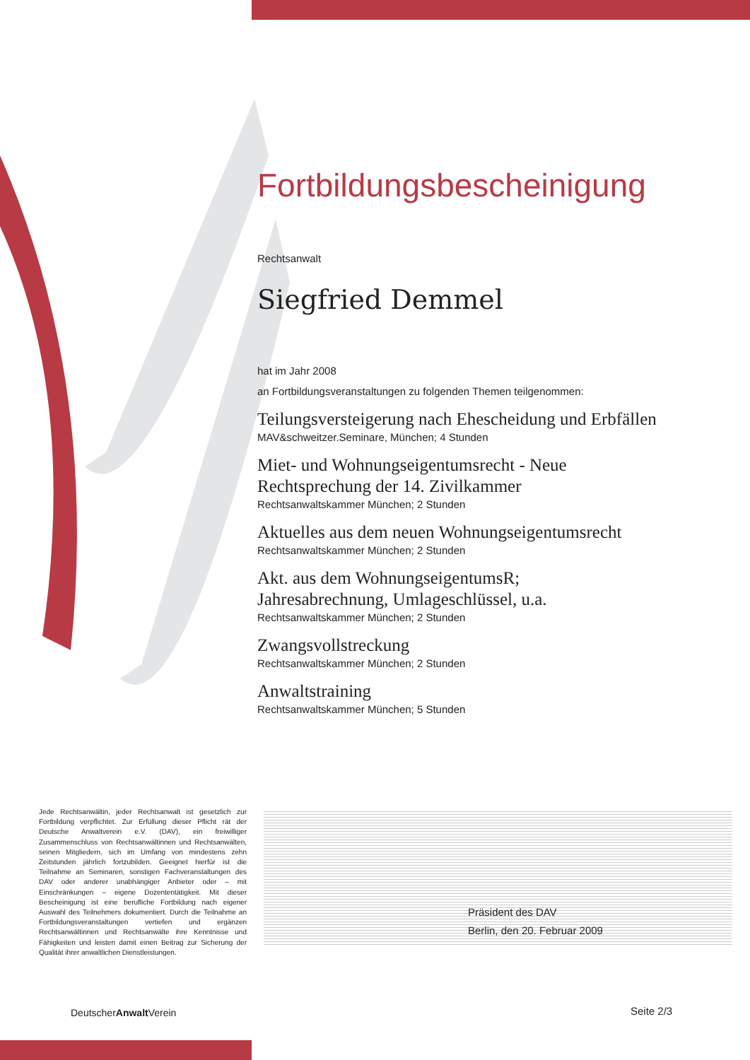Fortbildungsbescheinigung
Rechtsanwalt
Siegfried Demmel
hat im Jahr 2008
an Fortbildungsveranstaltungen zu folgenden Themen teilgenommen:
Teilungsversteigerung nach Ehescheidung und Erbfällen
MAV&schweitzer.Seminare, München; 4 Stunden
Miet- und Wohnungseigentumsrecht - Neue
Rechtsprechung der 14. Zivilkammer
Rechtsanwaltskammer München; 2 Stunden
Aktuelles aus dem neuen Wohnungseigentumsrecht
Rechtsanwaltskammer München; 2 Stunden
Akt. aus dem WohnungseigentumsR;
Jahresabrechnung, Umlageschlüssel, u.a.
Rechtsanwaltskammer München; 2 Stunden
Zwangsvollstreckung
Rechtsanwaltskammer München; 2 Stunden
Anwaltstraining
Rechtsanwaltskammer München; 5 Stunden
Jede Rechtsanwältin, jeder Rechtsanwalt ist gesetzlich zur Fortbildung verpflichtet. Zur Erfüllung dieser Pflicht rät der Deutsche Anwaltverein e.V. (DAV), ein freiwilliger Zusammenschluss von Rechtsanwältinnen und Rechtsanwälten, seinen Mitgliedern, sich im Umfang von mindestens zehn Zeitstunden jährlich fortzubilden. Geeignet hierfür ist die Teilnahme an Seminaren, sonstigen Fachveranstaltungen des DAV oder anderer unabhängiger Anbieter oder – mit Einschränkungen – eigene Dozententätigkeit. Mit dieser Bescheinigung ist eine berufliche Fortbildung nach eigener Auswahl des Teilnehmers dokumentiert. Durch die Teilnahme an Fortbildungsveranstaltungen vertiefen und ergänzen Rechtsanwältinnen und Rechtsanwälte ihre Kenntnisse und Fähigkeiten und leisten damit einen Beitrag zur Sicherung der Qualität ihrer anwaltlichen Dienstleistungen.
Präsident des DAV
Berlin, den 20. Februar 2009
DeutscherAnwalt Verein Seite 2/3